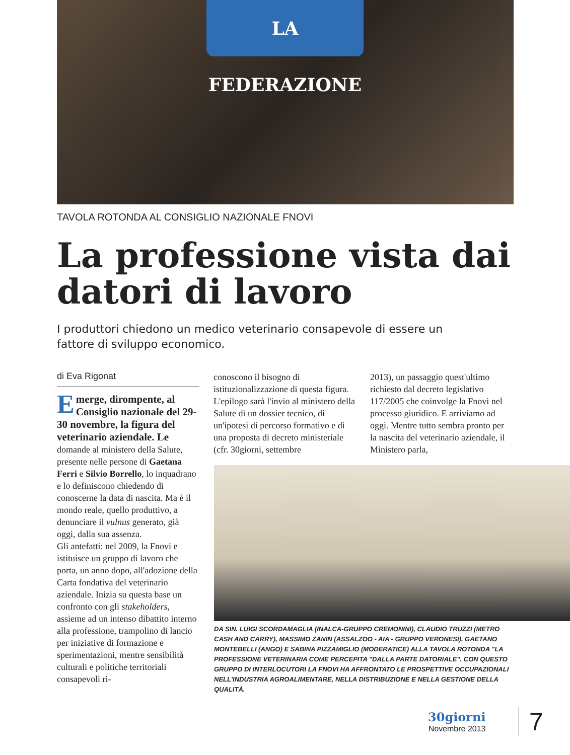LA FEDERAZIONE
TAVOLA ROTONDA AL CONSIGLIO NAZIONALE FNOVI
La professione vista dai datori di lavoro
I produttori chiedono un medico veterinario consapevole di essere un fattore di sviluppo economico.
di Eva Rigonat
Emerge, dirompente, al Consiglio nazionale del 29-30 novembre, la figura del veterinario aziendale. Le domande al ministero della Salute, presente nelle persone di Gaetana Ferri e Silvio Borrello, lo inquadrano e lo definiscono chiedendo di conoscerne la data di nascita. Ma è il mondo reale, quello produttivo, a denunciare il vulnus generato, già oggi, dalla sua assenza.
Gli antefatti: nel 2009, la Fnovi e istituisce un gruppo di lavoro che porta, un anno dopo, all'adozione della Carta fondativa del veterinario aziendale. Inizia su questa base un confronto con gli stakeholders, assieme ad un intenso dibattito interno alla professione, trampolino di lancio per iniziative di formazione e sperimentazioni, mentre sensibilità culturali e politiche territoriali consapevoli ri-
conoscono il bisogno di istituzionalizzazione di questa figura. L'epilogo sarà l'invio al ministero della Salute di un dossier tecnico, di un'ipotesi di percorso formativo e di una proposta di decreto ministeriale (cfr. 30giorni, settembre
2013), un passaggio quest'ultimo richiesto dal decreto legislativo 117/2005 che coinvolge la Fnovi nel processo giuridico. E arriviamo ad oggi. Mentre tutto sembra pronto per la nascita del veterinario aziendale, il Ministero parla,
DA SIN. LUIGI SCORDAMAGLIA (INALCA-GRUPPO CREMONINI), CLAUDIO TRUZZI (METRO CASH AND CARRY), MASSIMO ZANIN (ASSALZOO - AIA - GRUPPO VERONESI), GAETANO MONTEBELLI (ANGO) E SABINA PIZZAMIGLIO (MODERATICE) ALLA TAVOLA ROTONDA "LA PROFESSIONE VETERINARIA COME PERCEPITA "DALLA PARTE DATORIALE". CON QUESTO GRUPPO DI INTERLOCUTORI LA FNOVI HA AFFRONTATO LE PROSPETTIVE OCCUPAZIONALI NELL'INDUSTRIA AGROALIMENTARE, NELLA DISTRIBUZIONE E NELLA GESTIONE DELLA QUALITÀ.
30giorni
Novembre 2013
7